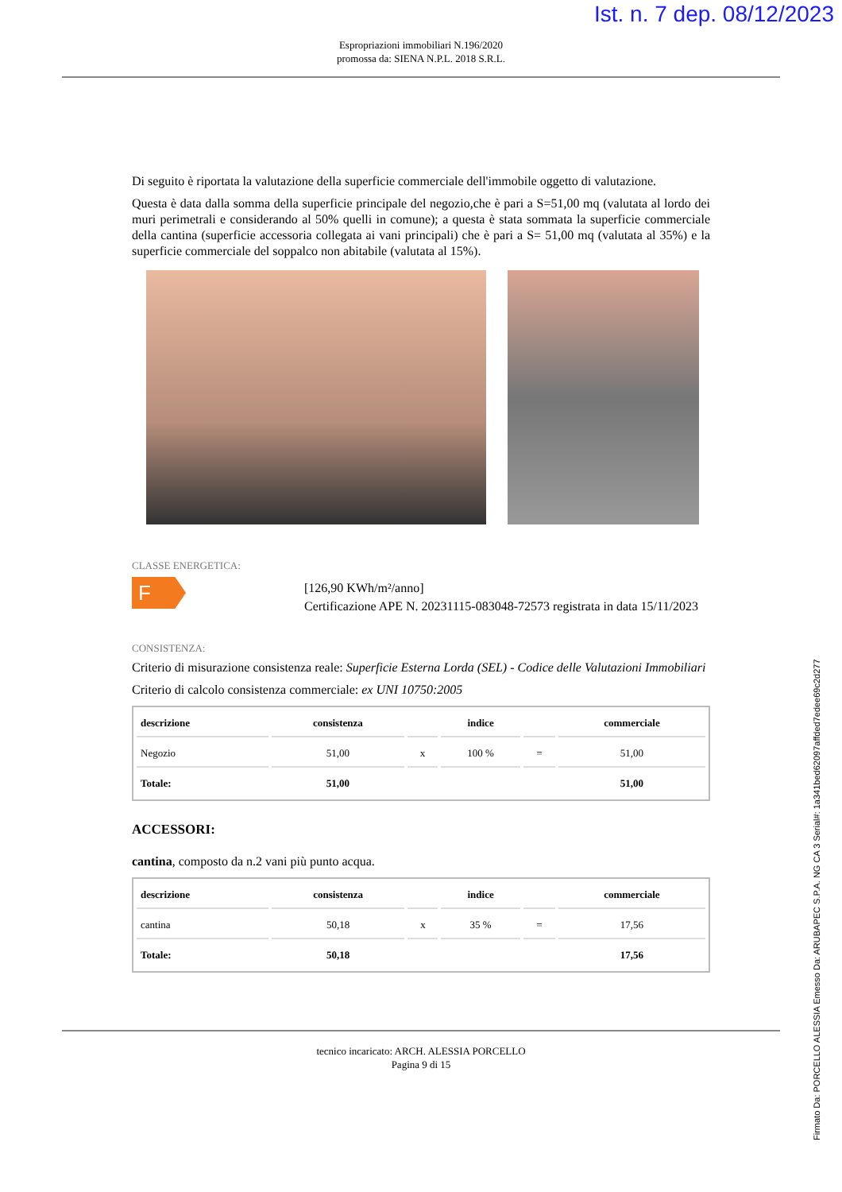Ist. n. 7 dep. 08/12/2023
Espropriazioni immobiliari N.196/2020
promossa da: SIENA N.P.L. 2018 S.R.L.
Di seguito è riportata la valutazione della superficie commerciale dell'immobile oggetto di valutazione.
Questa è data dalla somma della superficie principale del negozio,che è pari a S=51,00 mq (valutata al lordo dei muri perimetrali e considerando al 50% quelli in comune); a questa è stata sommata la superficie commerciale della cantina (superficie accessoria collegata ai vani principali) che è pari a S= 51,00 mq (valutata al 35%) e la superficie commerciale del soppalco non abitabile (valutata al 15%).
CLASSE ENERGETICA:
F
[126,90 KWh/m²/anno]
Certificazione APE N. 20231115-083048-72573 registrata in data 15/11/2023
CONSISTENZA:
Criterio di misurazione consistenza reale: Superficie Esterna Lorda (SEL) - Codice delle Valutazioni Immobiliari
Criterio di calcolo consistenza commerciale: ex UNI 10750:2005
| descrizione | consistenza | | indice | | commerciale |
| --- | --- | --- | --- | --- | --- |
| Negozio | 51,00 | x | 100 % | = | 51,00 |
| Totale: | 51,00 | | | | 51,00 |
ACCESSORI:
cantina, composto da n.2 vani più punto acqua.
| descrizione | consistenza | | indice | | commerciale |
| --- | --- | --- | --- | --- | --- |
| cantina | 50,18 | x | 35 % | = | 17,56 |
| Totale: | 50,18 | | | | 17,56 |
tecnico incaricato: ARCH. ALESSIA PORCELLO
Pagina 9 di 15
Firmato Da: PORCELLO ALESSIA Emesso Da: ARUBAPEC S.P.A. NG CA 3 Serial#: 1a341bed62097affded7edee69c2d277